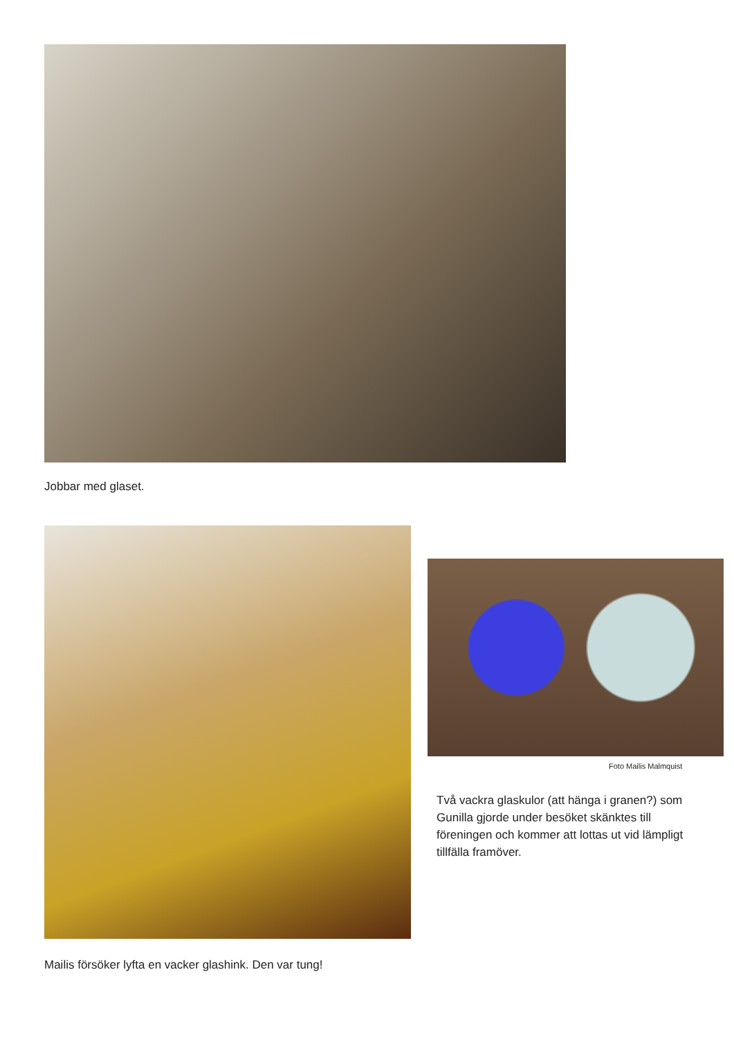Jobbar med glaset.
Mailis försöker lyfta en vacker glashink. Den var tung!
Foto Mailis Malmquist
Två vackra glaskulor (att hänga i granen?) som Gunilla gjorde under besöket skänktes till föreningen och kommer att lottas ut vid lämpligt tillfälla framöver.